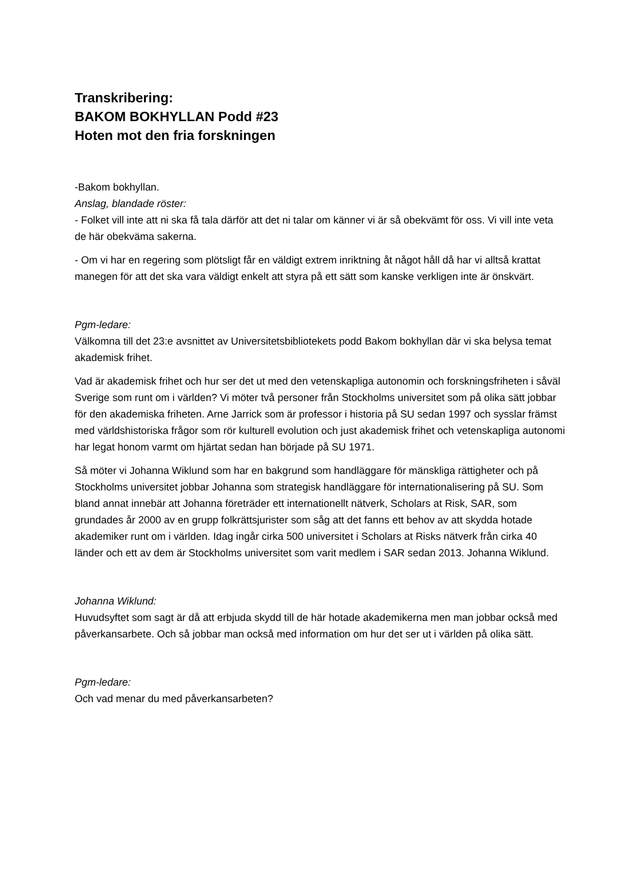Transkribering:
BAKOM BOKHYLLAN Podd #23
Hoten mot den fria forskningen
-Bakom bokhyllan.
Anslag, blandade röster:
- Folket vill inte att ni ska få tala därför att det ni talar om känner vi är så obekvämt för oss. Vi vill inte veta de här obekväma sakerna.
- Om vi har en regering som plötsligt får en väldigt extrem inriktning åt något håll då har vi alltså krattat manegen för att det ska vara väldigt enkelt att styra på ett sätt som kanske verkligen inte är önskvärt.
Pgm-ledare:
Välkomna till det 23:e avsnittet av Universitetsbibliotekets podd Bakom bokhyllan där vi ska belysa temat akademisk frihet.
Vad är akademisk frihet och hur ser det ut med den vetenskapliga autonomin och forskningsfriheten i såväl Sverige som runt om i världen? Vi möter två personer från Stockholms universitet som på olika sätt jobbar för den akademiska friheten. Arne Jarrick som är professor i historia på SU sedan 1997 och sysslar främst med världshistoriska frågor som rör kulturell evolution och just akademisk frihet och vetenskapliga autonomi har legat honom varmt om hjärtat sedan han började på SU 1971.
Så möter vi Johanna Wiklund som har en bakgrund som handläggare för mänskliga rättigheter och på Stockholms universitet jobbar Johanna som strategisk handläggare för internationalisering på SU. Som bland annat innebär att Johanna företräder ett internationellt nätverk, Scholars at Risk, SAR, som grundades år 2000 av en grupp folkrättsjurister som såg att det fanns ett behov av att skydda hotade akademiker runt om i världen. Idag ingår cirka 500 universitet i Scholars at Risks nätverk från cirka 40 länder och ett av dem är Stockholms universitet som varit medlem i SAR sedan 2013. Johanna Wiklund.
Johanna Wiklund:
Huvudsyftet som sagt är då att erbjuda skydd till de här hotade akademikerna men man jobbar också med påverkansarbete. Och så jobbar man också med information om hur det ser ut i världen på olika sätt.
Pgm-ledare:
Och vad menar du med påverkansarbeten?